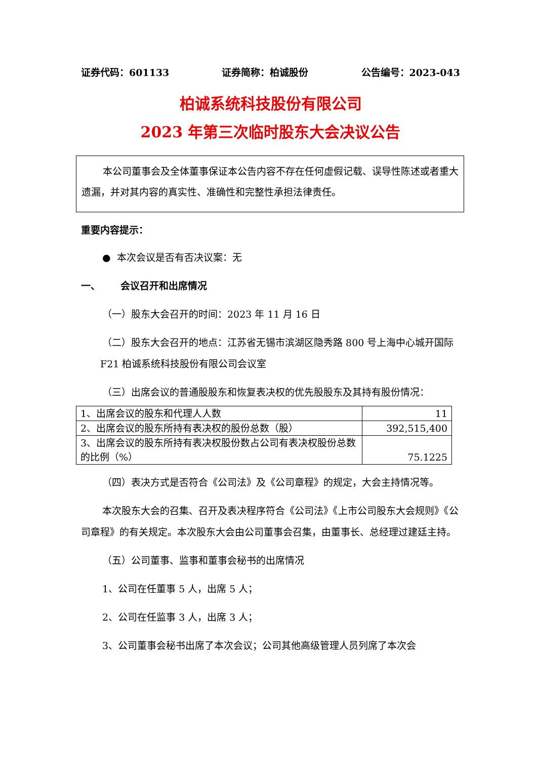证券代码：601133 证券简称：柏诚股份 公告编号：2023-043
柏诚系统科技股份有限公司
2023 年第三次临时股东大会决议公告
本公司董事会及全体董事保证本公告内容不存在任何虚假记载、误导性陈述或者重大遗漏，并对其内容的真实性、准确性和完整性承担法律责任。
重要内容提示：
● 本次会议是否有否决议案：无
一、 会议召开和出席情况
（一）股东大会召开的时间：2023 年 11 月 16 日
（二）股东大会召开的地点：江苏省无锡市滨湖区隐秀路 800 号上海中心城开国际 F21 柏诚系统科技股份有限公司会议室
（三）出席会议的普通股股东和恢复表决权的优先股股东及其持有股份情况：
| 1、出席会议的股东和代理人人数 | 11 |
| 2、出席会议的股东所持有表决权的股份总数（股） | 392,515,400 |
| 3、出席会议的股东所持有表决权股份数占公司有表决权股份总数的比例（%） | 75.1225 |
（四）表决方式是否符合《公司法》及《公司章程》的规定，大会主持情况等。
本次股东大会的召集、召开及表决程序符合《公司法》《上市公司股东大会规则》《公司章程》的有关规定。本次股东大会由公司董事会召集，由董事长、总经理过建廷主持。
（五）公司董事、监事和董事会秘书的出席情况
1、公司在任董事 5 人，出席 5 人；
2、公司在任监事 3 人，出席 3 人；
3、公司董事会秘书出席了本次会议；公司其他高级管理人员列席了本次会